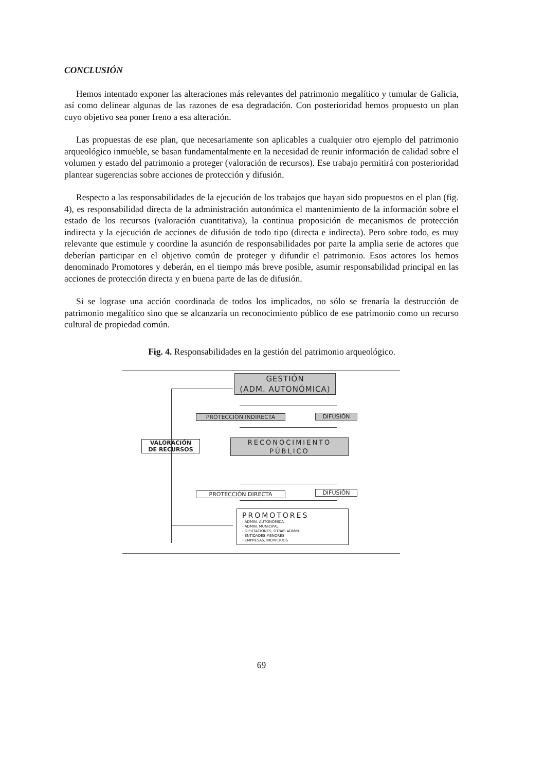CONCLUSIÓN
Hemos intentado exponer las alteraciones más relevantes del patrimonio megalítico y tumular de Galicia, así como delinear algunas de las razones de esa degradación. Con posterioridad hemos propuesto un plan cuyo objetivo sea poner freno a esa alteración.
Las propuestas de ese plan, que necesariamente son aplicables a cualquier otro ejemplo del patrimonio arqueológico inmueble, se basan fundamentalmente en la necesidad de reunir información de calidad sobre el volumen y estado del patrimonio a proteger (valoración de recursos). Ese trabajo permitirá con posterioridad plantear sugerencias sobre acciones de protección y difusión.
Respecto a las responsabilidades de la ejecución de los trabajos que hayan sido propuestos en el plan (fig. 4), es responsabilidad directa de la administración autonómica el mantenimiento de la información sobre el estado de los recursos (valoración cuantitativa), la continua proposición de mecanismos de protección indirecta y la ejecución de acciones de difusión de todo tipo (directa e indirecta). Pero sobre todo, es muy relevante que estimule y coordine la asunción de responsabilidades por parte la amplia serie de actores que deberían participar en el objetivo común de proteger y difundir el patrimonio. Esos actores los hemos denominado Promotores y deberán, en el tiempo más breve posible, asumir responsabilidad principal en las acciones de protección directa y en buena parte de las de difusión.
Si se lograse una acción coordinada de todos los implicados, no sólo se frenaría la destrucción de patrimonio megalítico sino que se alcanzaría un reconocimiento público de ese patrimonio como un recurso cultural de propiedad común.
Fig. 4. Responsabilidades en la gestión del patrimonio arqueológico.
GESTIÓN
(ADM. AUTONÓMICA)
PROTECCIÓN INDIRECTA DIFUSIÓN
VALORACIÓN
DE RECURSOS
RECONOCIMIENTO
PÚBLICO
PROTECCIÓN DIRECTA DIFUSIÓN
PROMOTORES
- ADMIN. AUTONÓMICA
- ADMIN. MUNICIPAL
- DIPUTACIONES, OTRAS ADMIN.
- ENTIDADES MENORES
- EMPRESAS, INDIVIDUOS
69